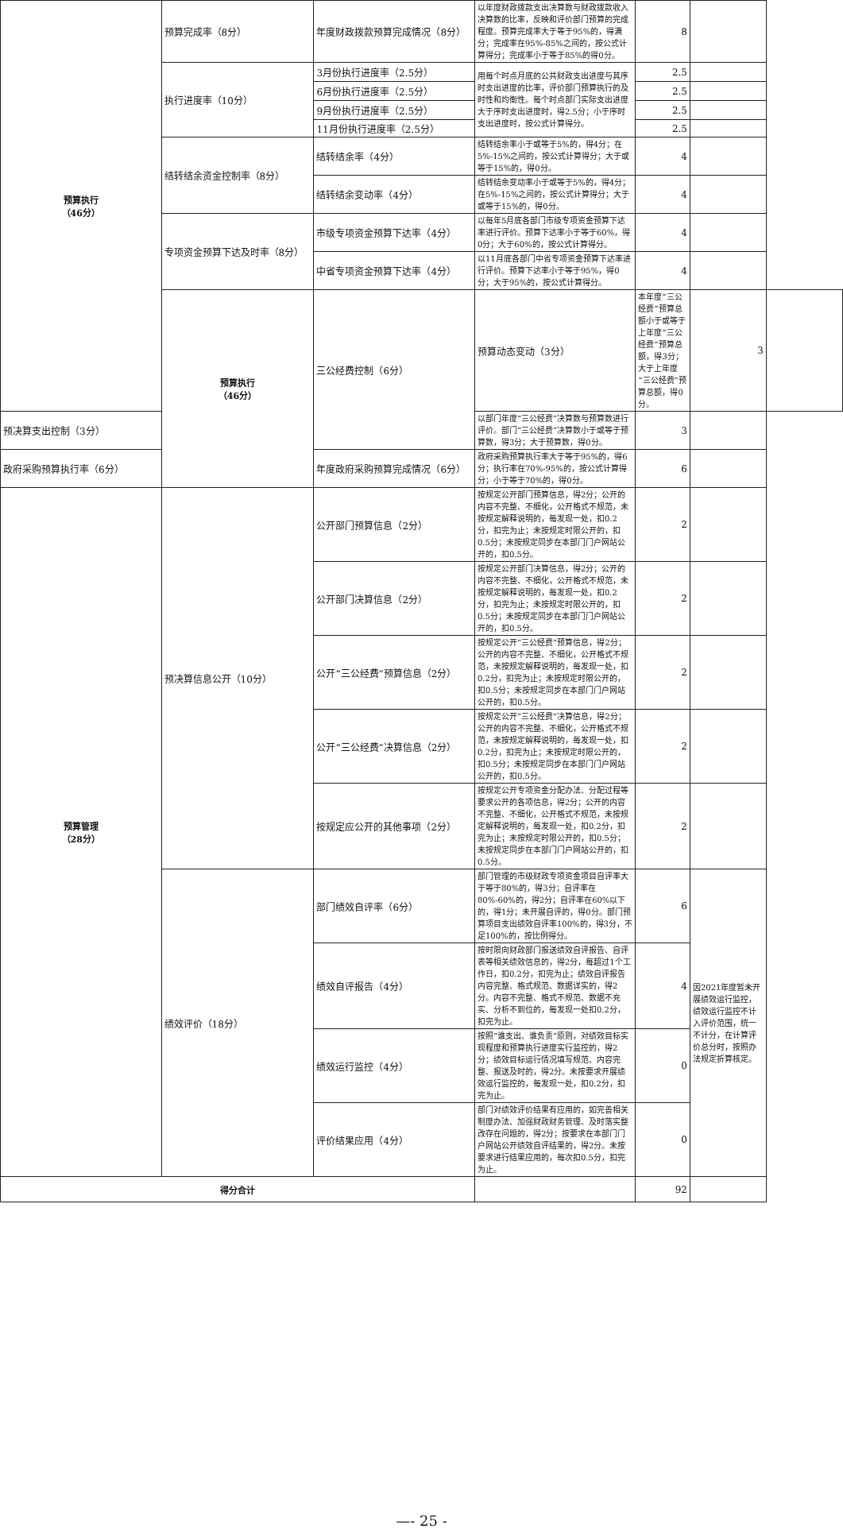| 预算执行 （46分） | 预算完成率（8分） | 年度财政拨款预算完成情况（8分） | 以年度财政拨款支出决算数与财政拨款收入决算数的比率，反映和评价部门预算的完成程度。预算完成率大于等于95%的，得满分；完成率在95%-85%之间的，按公式计算得分；完成率小于等于85%的得0分。 | 8 | | |
| | 执行进度率（10分） | 3月份执行进度率（2.5分） | 用每个时点月底的公共财政支出进度与其序时支出进度的比率，评价部门预算执行的及时性和均衡性。每个时点部门实际支出进度大于序时支出进度时，得2.5分；小于序时支出进度时，按公式计算得分。 | 2.5 | | |
| | | 6月份执行进度率（2.5分） | | 2.5 | | |
| | | 9月份执行进度率（2.5分） | | 2.5 | | |
| | | 11月份执行进度率（2.5分） | | 2.5 | | |
| | 结转结余资金控制率（8分） | 结转结余率（4分） | 结转结余率小于或等于5%的，得4分；在5%-15%之间的，按公式计算得分；大于或等于15%的，得0分。 | 4 | | |
| | | 结转结余变动率（4分） | 结转结余变动率小于或等于5%的，得4分；在5%-15%之间的，按公式计算得分；大于或等于15%的，得0分。 | 4 | | |
| | 专项资金预算下达及时率（8分） | 市级专项资金预算下达率（4分） | 以每年5月底各部门市级专项资金预算下达率进行评价。预算下达率小于等于60%，得0分；大于60%的，按公式计算得分。 | 4 | | |
| | | 中省专项资金预算下达率（4分） | 以11月底各部门中省专项资金预算下达率进行评价。预算下达率小于等于95%，得0分；大于95%的，按公式计算得分。 | 4 | | |
| | 预算执行 （46分） | 三公经费控制（6分） | 预算动态变动（3分） | 本年度“三公经费”预算总额小于或等于上年度“三公经费”预算总额，得3分；大于上年度“三公经费”预算总额，得0分。 | 3 | |
| 预决算支出控制（3分） | | | 以部门年度“三公经费”决算数与预算数进行评价。部门“三公经费”决算数小于或等于预算数，得3分；大于预算数，得0分。 | 3 | | |
| 政府采购预算执行率（6分） | | 年度政府采购预算完成情况（6分） | 政府采购预算执行率大于等于95%的，得6分；执行率在70%-95%的，按公式计算得分；小于等于70%的，得0分。 | 6 | | |
| 预算管理 （28分） | 预决算信息公开（10分） | 公开部门预算信息（2分） | 按规定公开部门预算信息，得2分；公开的内容不完整、不细化，公开格式不规范，未按规定解释说明的，每发现一处，扣0.2分，扣完为止；未按规定时限公开的，扣0.5分；未按规定同步在本部门门户网站公开的，扣0.5分。 | 2 | | |
| | | 公开部门决算信息（2分） | 按规定公开部门决算信息，得2分；公开的内容不完整、不细化，公开格式不规范，未按规定解释说明的，每发现一处，扣0.2分，扣完为止；未按规定时限公开的，扣0.5分；未按规定同步在本部门门户网站公开的，扣0.5分。 | 2 | | |
| | | 公开“三公经费”预算信息（2分） | 按规定公开”三公经费”预算信息，得2分；公开的内容不完整、不细化，公开格式不规范，未按规定解释说明的，每发现一处，扣0.2分，扣完为止；未按规定时限公开的，扣0.5分；未按规定同步在本部门门户网站公开的，扣0.5分。 | 2 | | |
| | | 公开“三公经费”决算信息（2分） | 按规定公开”三公经费”决算信息，得2分；公开的内容不完整、不细化，公开格式不规范，未按规定解释说明的，每发现一处，扣0.2分，扣完为止；未按规定时限公开的，扣0.5分；未按规定同步在本部门门户网站公开的，扣0.5分。 | 2 | | |
| | | 按规定应公开的其他事项（2分） | 按规定公开专项资金分配办法、分配过程等要求公开的各项信息，得2分；公开的内容不完整、不细化，公开格式不规范，未按规定解释说明的，每发现一处，扣0.2分，扣完为止；未按规定时限公开的，扣0.5分；未按规定同步在本部门门户网站公开的，扣0.5分。 | 2 | | |
| | 绩效评价（18分） | 部门绩效自评率（6分） | 部门管理的市级财政专项资金项目自评率大于等于80%的，得3分；自评率在80%-60%的，得2分；自评率在60%以下的，得1分；未开展自评的，得0分。部门预算项目支出绩效自评率100%的，得3分，不足100%的，按比例得分。 | 6 | 因2021年度暂未开展绩效运行监控，绩效运行监控不计入评价范围，统一不计分，在计算评价总分时，按照办法规定折算核定。 | |
| | | 绩效自评报告（4分） | 按时限向财政部门报送绩效自评报告、自评表等相关绩效信息的，得2分，每超过1个工作日，扣0.2分，扣完为止；绩效自评报告内容完整、格式规范、数据详实的，得2分。内容不完整、格式不规范、数据不充实、分析不到位的，每发现一处扣0.2分，扣完为止。 | 4 | | |
| | | 绩效运行监控（4分） | 按照“谁支出、谁负责”原则，对绩效目标实现程度和预算执行进度实行监控的，得2分；绩效目标运行情况填写规范、内容完整、报送及时的，得2分。未按要求开展绩效运行监控的，每发现一处，扣0.2分，扣完为止。 | 0 | | |
| | | 评价结果应用（4分） | 部门对绩效评价结果有应用的，如完善相关制度办法、加强财政财务管理、及时落实整改存在问题的，得2分；按要求在本部门门户网站公开绩效自评结果的，得2分。未按要求进行结果应用的，每次扣0.5分，扣完为止。 | 0 | | |
| 得分合计 | | | | 92 | | |
—- 25 -